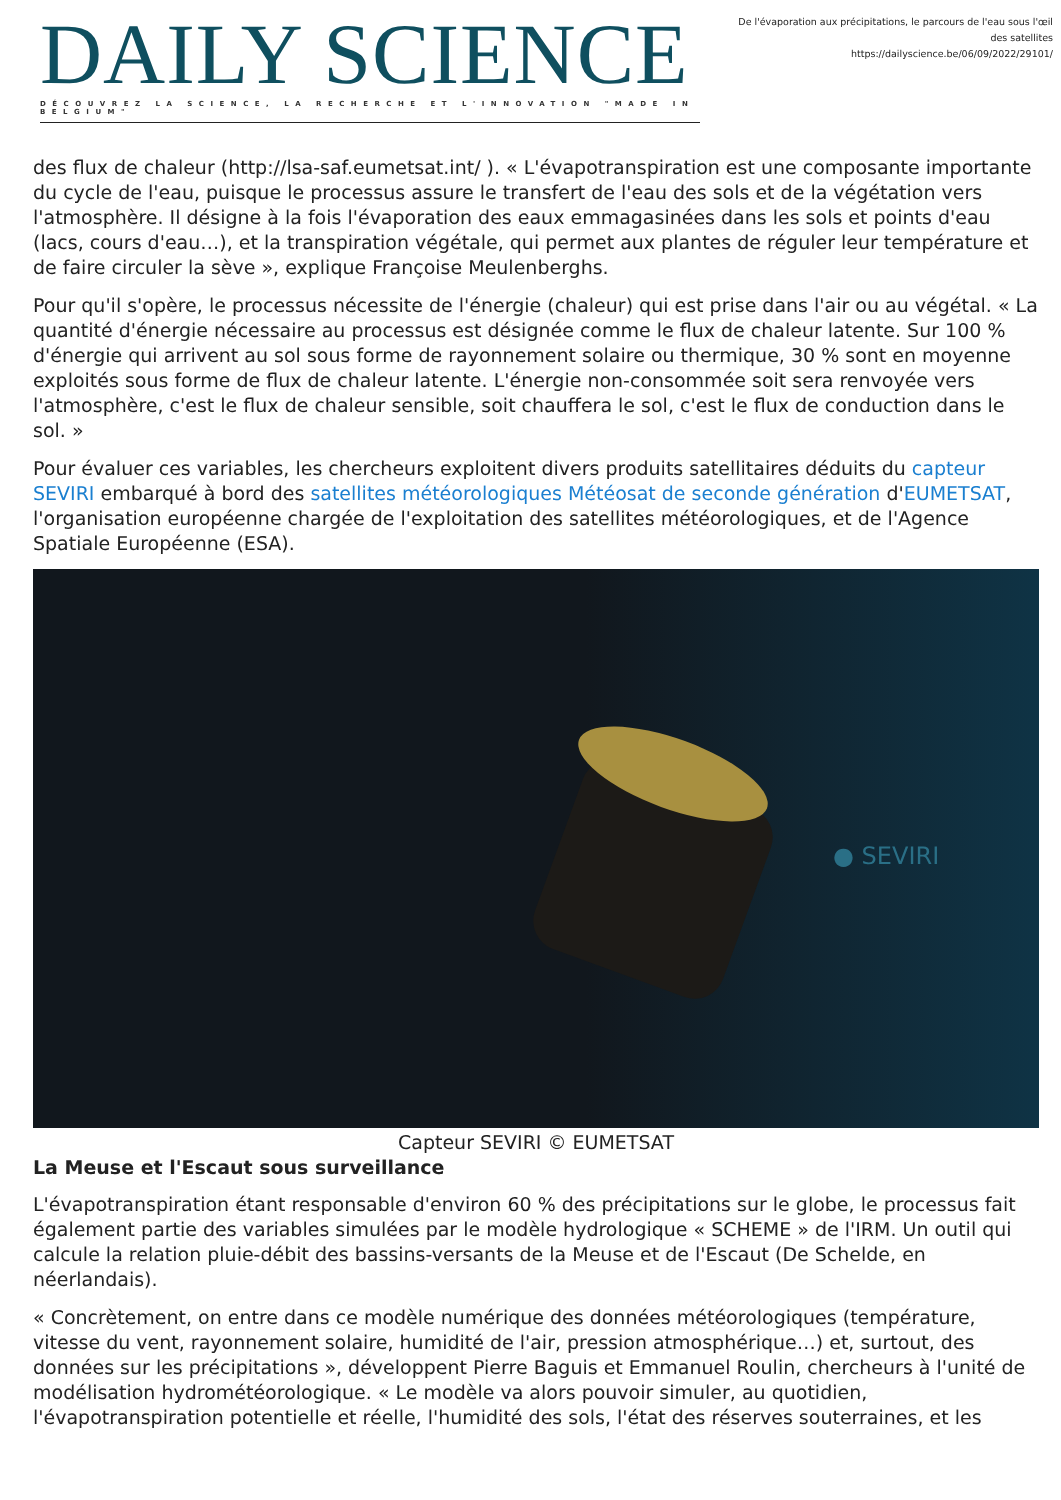DAILY SCIENCE
DÉCOUVREZ LA SCIENCE, LA RECHERCHE ET L'INNOVATION "MADE IN BELGIUM"
De l'évaporation aux précipitations, le parcours de l'eau sous l'œil des satellites
https://dailyscience.be/06/09/2022/29101/
des flux de chaleur (http://lsa-saf.eumetsat.int/ ). « L'évapotranspiration est une composante importante du cycle de l'eau, puisque le processus assure le transfert de l'eau des sols et de la végétation vers l'atmosphère. Il désigne à la fois l'évaporation des eaux emmagasinées dans les sols et points d'eau (lacs, cours d'eau…), et la transpiration végétale, qui permet aux plantes de réguler leur température et de faire circuler la sève », explique Françoise Meulenberghs.
Pour qu'il s'opère, le processus nécessite de l'énergie (chaleur) qui est prise dans l'air ou au végétal. « La quantité d'énergie nécessaire au processus est désignée comme le flux de chaleur latente. Sur 100 % d'énergie qui arrivent au sol sous forme de rayonnement solaire ou thermique, 30 % sont en moyenne exploités sous forme de flux de chaleur latente. L'énergie non-consommée soit sera renvoyée vers l'atmosphère, c'est le flux de chaleur sensible, soit chauffera le sol, c'est le flux de conduction dans le sol. »
Pour évaluer ces variables, les chercheurs exploitent divers produits satellitaires déduits du capteur SEVIRI embarqué à bord des satellites météorologiques Météosat de seconde génération d'EUMETSAT, l'organisation européenne chargée de l'exploitation des satellites météorologiques, et de l'Agence Spatiale Européenne (ESA).
● SEVIRI
Capteur SEVIRI © EUMETSAT
La Meuse et l'Escaut sous surveillance
L'évapotranspiration étant responsable d'environ 60 % des précipitations sur le globe, le processus fait également partie des variables simulées par le modèle hydrologique « SCHEME » de l'IRM. Un outil qui calcule la relation pluie-débit des bassins-versants de la Meuse et de l'Escaut (De Schelde, en néerlandais).
« Concrètement, on entre dans ce modèle numérique des données météorologiques (température, vitesse du vent, rayonnement solaire, humidité de l'air, pression atmosphérique…) et, surtout, des données sur les précipitations », développent Pierre Baguis et Emmanuel Roulin, chercheurs à l'unité de modélisation hydrométéorologique. « Le modèle va alors pouvoir simuler, au quotidien, l'évapotranspiration potentielle et réelle, l'humidité des sols, l'état des réserves souterraines, et les